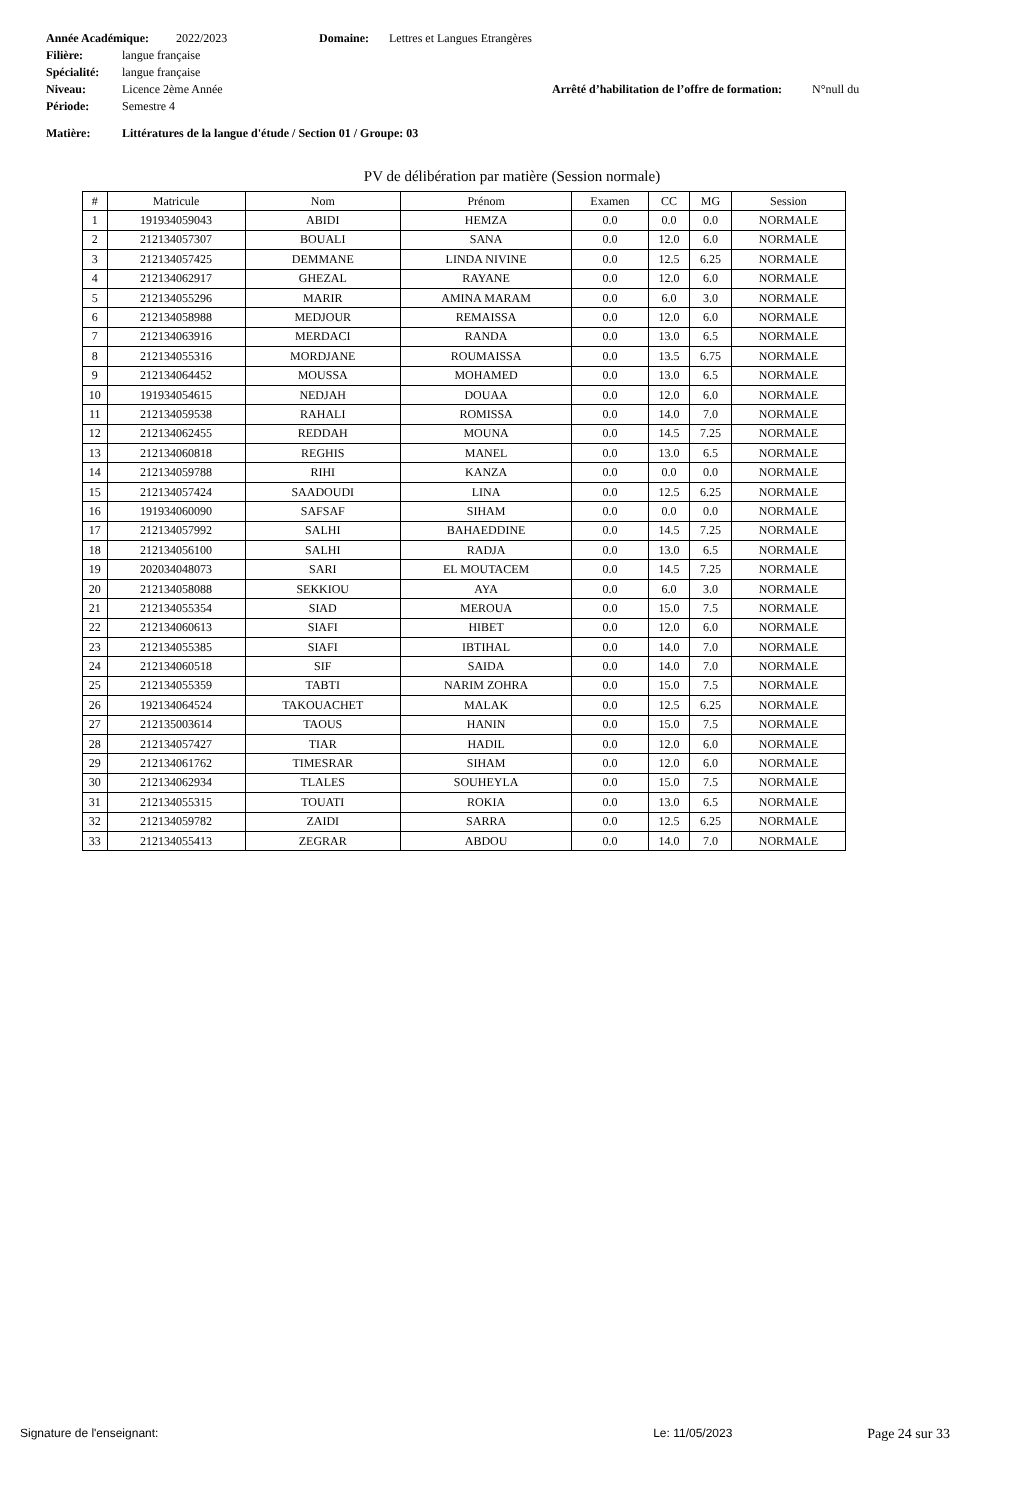Année Académique: 2022/2023 Domaine: Lettres et Langues Etrangères
Filière: langue française
Spécialité: langue française
Niveau: Licence 2ème Année Arrêté d’habilitation de l’offre de formation: N°null du
Période: Semestre 4
Matière: Littératures de la langue d'étude / Section 01 / Groupe: 03
PV de délibération par matière (Session normale)
| # | Matricule | Nom | Prénom | Examen | CC | MG | Session |
| --- | --- | --- | --- | --- | --- | --- | --- |
| 1 | 191934059043 | ABIDI | HEMZA | 0.0 | 0.0 | 0.0 | NORMALE |
| 2 | 212134057307 | BOUALI | SANA | 0.0 | 12.0 | 6.0 | NORMALE |
| 3 | 212134057425 | DEMMANE | LINDA NIVINE | 0.0 | 12.5 | 6.25 | NORMALE |
| 4 | 212134062917 | GHEZAL | RAYANE | 0.0 | 12.0 | 6.0 | NORMALE |
| 5 | 212134055296 | MARIR | AMINA MARAM | 0.0 | 6.0 | 3.0 | NORMALE |
| 6 | 212134058988 | MEDJOUR | REMAISSA | 0.0 | 12.0 | 6.0 | NORMALE |
| 7 | 212134063916 | MERDACI | RANDA | 0.0 | 13.0 | 6.5 | NORMALE |
| 8 | 212134055316 | MORDJANE | ROUMAISSA | 0.0 | 13.5 | 6.75 | NORMALE |
| 9 | 212134064452 | MOUSSA | MOHAMED | 0.0 | 13.0 | 6.5 | NORMALE |
| 10 | 191934054615 | NEDJAH | DOUAA | 0.0 | 12.0 | 6.0 | NORMALE |
| 11 | 212134059538 | RAHALI | ROMISSA | 0.0 | 14.0 | 7.0 | NORMALE |
| 12 | 212134062455 | REDDAH | MOUNA | 0.0 | 14.5 | 7.25 | NORMALE |
| 13 | 212134060818 | REGHIS | MANEL | 0.0 | 13.0 | 6.5 | NORMALE |
| 14 | 212134059788 | RIHI | KANZA | 0.0 | 0.0 | 0.0 | NORMALE |
| 15 | 212134057424 | SAADOUDI | LINA | 0.0 | 12.5 | 6.25 | NORMALE |
| 16 | 191934060090 | SAFSAF | SIHAM | 0.0 | 0.0 | 0.0 | NORMALE |
| 17 | 212134057992 | SALHI | BAHAEDDINE | 0.0 | 14.5 | 7.25 | NORMALE |
| 18 | 212134056100 | SALHI | RADJA | 0.0 | 13.0 | 6.5 | NORMALE |
| 19 | 202034048073 | SARI | EL MOUTACEM | 0.0 | 14.5 | 7.25 | NORMALE |
| 20 | 212134058088 | SEKKIOU | AYA | 0.0 | 6.0 | 3.0 | NORMALE |
| 21 | 212134055354 | SIAD | MEROUA | 0.0 | 15.0 | 7.5 | NORMALE |
| 22 | 212134060613 | SIAFI | HIBET | 0.0 | 12.0 | 6.0 | NORMALE |
| 23 | 212134055385 | SIAFI | IBTIHAL | 0.0 | 14.0 | 7.0 | NORMALE |
| 24 | 212134060518 | SIF | SAIDA | 0.0 | 14.0 | 7.0 | NORMALE |
| 25 | 212134055359 | TABTI | NARIM ZOHRA | 0.0 | 15.0 | 7.5 | NORMALE |
| 26 | 192134064524 | TAKOUACHET | MALAK | 0.0 | 12.5 | 6.25 | NORMALE |
| 27 | 212135003614 | TAOUS | HANIN | 0.0 | 15.0 | 7.5 | NORMALE |
| 28 | 212134057427 | TIAR | HADIL | 0.0 | 12.0 | 6.0 | NORMALE |
| 29 | 212134061762 | TIMESRAR | SIHAM | 0.0 | 12.0 | 6.0 | NORMALE |
| 30 | 212134062934 | TLALES | SOUHEYLA | 0.0 | 15.0 | 7.5 | NORMALE |
| 31 | 212134055315 | TOUATI | ROKIA | 0.0 | 13.0 | 6.5 | NORMALE |
| 32 | 212134059782 | ZAIDI | SARRA | 0.0 | 12.5 | 6.25 | NORMALE |
| 33 | 212134055413 | ZEGRAR | ABDOU | 0.0 | 14.0 | 7.0 | NORMALE |
Signature de l'enseignant: Le: 11/05/2023 Page 24 sur 33